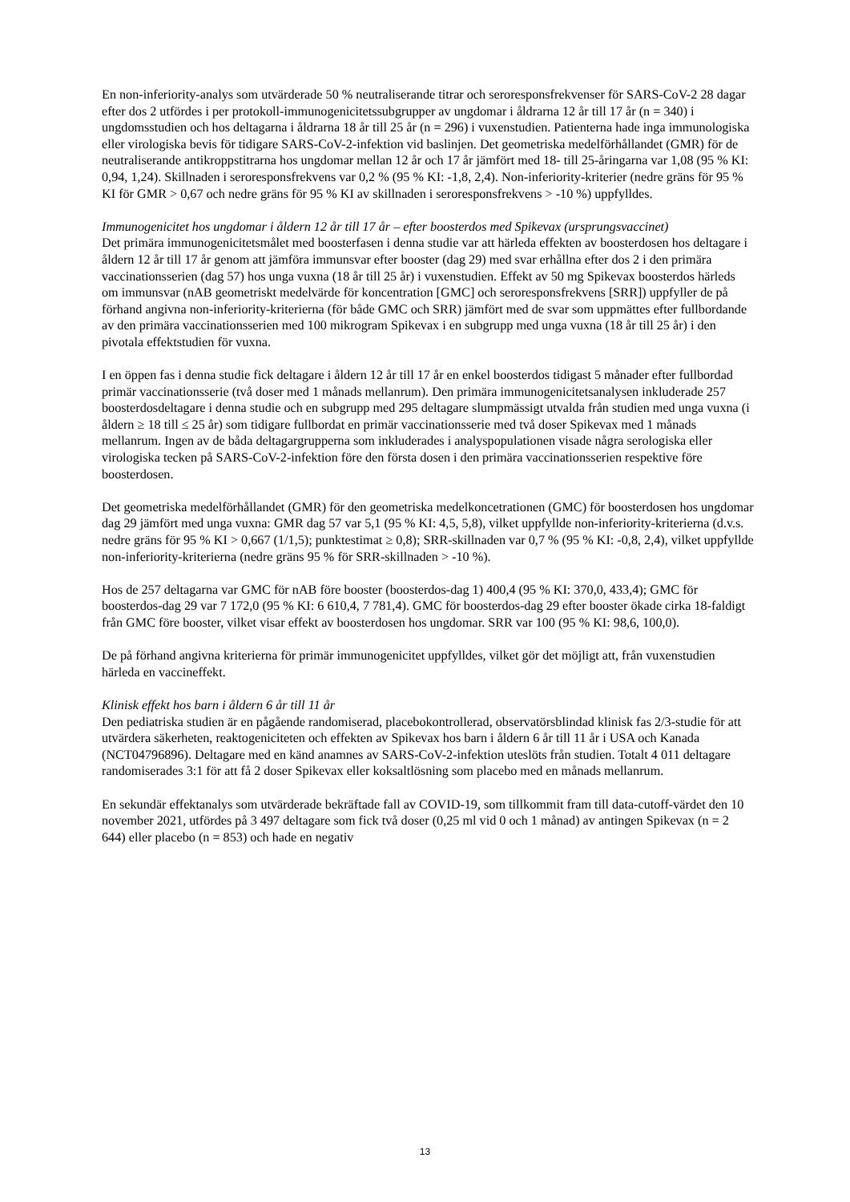En non-inferiority-analys som utvärderade 50 % neutraliserande titrar och seroresponsfrekvenser för SARS-CoV-2 28 dagar efter dos 2 utfördes i per protokoll-immunogenicitetssubgrupper av ungdomar i åldrarna 12 år till 17 år (n = 340) i ungdomsstudien och hos deltagarna i åldrarna 18 år till 25 år (n = 296) i vuxenstudien. Patienterna hade inga immunologiska eller virologiska bevis för tidigare SARS-CoV-2-infektion vid baslinjen. Det geometriska medelförhållandet (GMR) för de neutraliserande antikroppstitrarna hos ungdomar mellan 12 år och 17 år jämfört med 18- till 25-åringarna var 1,08 (95 % KI: 0,94, 1,24). Skillnaden i seroresponsfrekvens var 0,2 % (95 % KI: -1,8, 2,4). Non-inferiority-kriterier (nedre gräns för 95 % KI för GMR > 0,67 och nedre gräns för 95 % KI av skillnaden i seroresponsfrekvens > -10 %) uppfylldes.
Immunogenicitet hos ungdomar i åldern 12 år till 17 år – efter boosterdos med Spikevax (ursprungsvaccinet)
Det primära immunogenicitetsmålet med boosterfasen i denna studie var att härleda effekten av boosterdosen hos deltagare i åldern 12 år till 17 år genom att jämföra immunsvar efter booster (dag 29) med svar erhållna efter dos 2 i den primära vaccinationsserien (dag 57) hos unga vuxna (18 år till 25 år) i vuxenstudien. Effekt av 50 mg Spikevax boosterdos härleds om immunsvar (nAB geometriskt medelvärde för koncentration [GMC] och seroresponsfrekvens [SRR]) uppfyller de på förhand angivna non-inferiority-kriterierna (för både GMC och SRR) jämfört med de svar som uppmättes efter fullbordande av den primära vaccinationsserien med 100 mikrogram Spikevax i en subgrupp med unga vuxna (18 år till 25 år) i den pivotala effektstudien för vuxna.
I en öppen fas i denna studie fick deltagare i åldern 12 år till 17 år en enkel boosterdos tidigast 5 månader efter fullbordad primär vaccinationsserie (två doser med 1 månads mellanrum). Den primära immunogenicitetsanalysen inkluderade 257 boosterdosdeltagare i denna studie och en subgrupp med 295 deltagare slumpmässigt utvalda från studien med unga vuxna (i åldern ≥ 18 till ≤ 25 år) som tidigare fullbordat en primär vaccinationsserie med två doser Spikevax med 1 månads mellanrum. Ingen av de båda deltagargrupperna som inkluderades i analyspopulationen visade några serologiska eller virologiska tecken på SARS-CoV-2-infektion före den första dosen i den primära vaccinationsserien respektive före boosterdosen.
Det geometriska medelförhållandet (GMR) för den geometriska medelkoncetrationen (GMC) för boosterdosen hos ungdomar dag 29 jämfört med unga vuxna: GMR dag 57 var 5,1 (95 % KI: 4,5, 5,8), vilket uppfyllde non-inferiority-kriterierna (d.v.s. nedre gräns för 95 % KI > 0,667 (1/1,5); punktestimat ≥ 0,8); SRR-skillnaden var 0,7 % (95 % KI: -0,8, 2,4), vilket uppfyllde non-inferiority-kriterierna (nedre gräns 95 % för SRR-skillnaden > -10 %).
Hos de 257 deltagarna var GMC för nAB före booster (boosterdos-dag 1) 400,4 (95 % KI: 370,0, 433,4); GMC för boosterdos-dag 29 var 7 172,0 (95 % KI: 6 610,4, 7 781,4). GMC för boosterdos-dag 29 efter booster ökade cirka 18-faldigt från GMC före booster, vilket visar effekt av boosterdosen hos ungdomar. SRR var 100 (95 % KI: 98,6, 100,0).
De på förhand angivna kriterierna för primär immunogenicitet uppfylldes, vilket gör det möjligt att, från vuxenstudien härleda en vaccineffekt.
Klinisk effekt hos barn i åldern 6 år till 11 år
Den pediatriska studien är en pågående randomiserad, placebokontrollerad, observatörsblindad klinisk fas 2/3-studie för att utvärdera säkerheten, reaktogeniciteten och effekten av Spikevax hos barn i åldern 6 år till 11 år i USA och Kanada (NCT04796896). Deltagare med en känd anamnes av SARS-CoV-2-infektion uteslöts från studien. Totalt 4 011 deltagare randomiserades 3:1 för att få 2 doser Spikevax eller koksaltlösning som placebo med en månads mellanrum.
En sekundär effektanalys som utvärderade bekräftade fall av COVID-19, som tillkommit fram till data-cutoff-värdet den 10 november 2021, utfördes på 3 497 deltagare som fick två doser (0,25 ml vid 0 och 1 månad) av antingen Spikevax (n = 2 644) eller placebo (n = 853) och hade en negativ
13